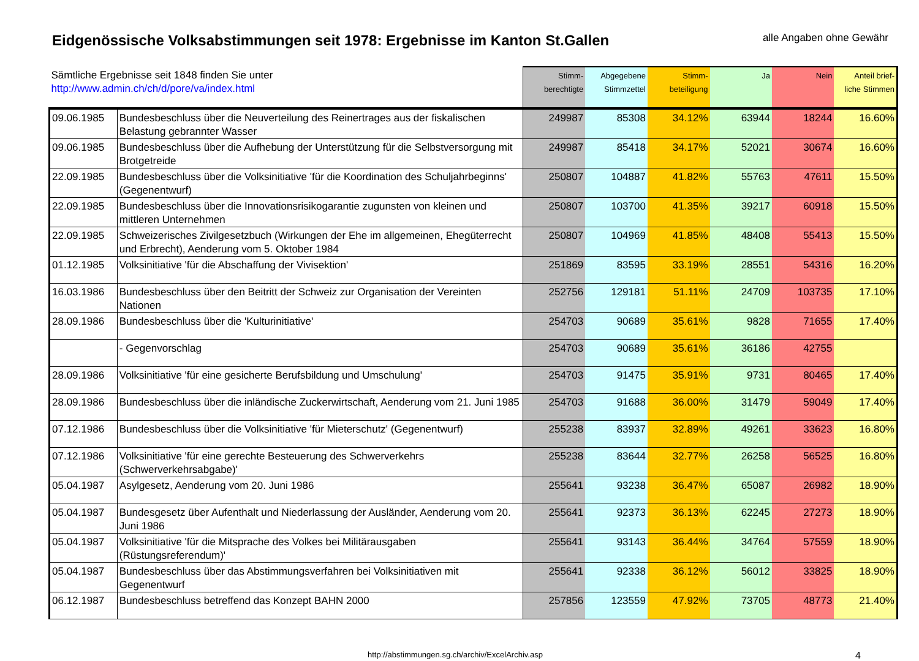Eidgenössische Volksabstimmungen seit 1978: Ergebnisse im Kanton St.Gallen
alle Angaben ohne Gewähr
| Sämtliche Ergebnisse seit 1848 finden Sie unter http://www.admin.ch/ch/d/pore/va/index.html | | Stimm- berechtigte | Abgegebene Stimmzettel | Stimm- beteiligung | Ja | Nein | Anteil brief- liche Stimmen |
| --- | --- | --- | --- | --- | --- | --- | --- |
| 09.06.1985 | Bundesbeschluss über die Neuverteilung des Reinertrages aus der fiskalischen Belastung gebrannter Wasser | 249987 | 85308 | 34.12% | 63944 | 18244 | 16.60% |
| 09.06.1985 | Bundesbeschluss über die Aufhebung der Unterstützung für die Selbstversorgung mit Brotgetreide | 249987 | 85418 | 34.17% | 52021 | 30674 | 16.60% |
| 22.09.1985 | Bundesbeschluss über die Volksinitiative 'für die Koordination des Schuljahrbeginns' (Gegenentwurf) | 250807 | 104887 | 41.82% | 55763 | 47611 | 15.50% |
| 22.09.1985 | Bundesbeschluss über die Innovationsrisikogarantie zugunsten von kleinen und mittleren Unternehmen | 250807 | 103700 | 41.35% | 39217 | 60918 | 15.50% |
| 22.09.1985 | Schweizerisches Zivilgesetzbuch (Wirkungen der Ehe im allgemeinen, Ehegüterrecht und Erbrecht), Aenderung vom 5. Oktober 1984 | 250807 | 104969 | 41.85% | 48408 | 55413 | 15.50% |
| 01.12.1985 | Volksinitiative 'für die Abschaffung der Vivisektion' | 251869 | 83595 | 33.19% | 28551 | 54316 | 16.20% |
| 16.03.1986 | Bundesbeschluss über den Beitritt der Schweiz zur Organisation der Vereinten Nationen | 252756 | 129181 | 51.11% | 24709 | 103735 | 17.10% |
| 28.09.1986 | Bundesbeschluss über die 'Kulturinitiative' | 254703 | 90689 | 35.61% | 9828 | 71655 | 17.40% |
| | - Gegenvorschlag | 254703 | 90689 | 35.61% | 36186 | 42755 | |
| 28.09.1986 | Volksinitiative 'für eine gesicherte Berufsbildung und Umschulung' | 254703 | 91475 | 35.91% | 9731 | 80465 | 17.40% |
| 28.09.1986 | Bundesbeschluss über die inländische Zuckerwirtschaft, Aenderung vom 21. Juni 1985 | 254703 | 91688 | 36.00% | 31479 | 59049 | 17.40% |
| 07.12.1986 | Bundesbeschluss über die Volksinitiative 'für Mieterschutz' (Gegenentwurf) | 255238 | 83937 | 32.89% | 49261 | 33623 | 16.80% |
| 07.12.1986 | Volksinitiative 'für eine gerechte Besteuerung des Schwerverkehrs (Schwerverkehrsabgabe)' | 255238 | 83644 | 32.77% | 26258 | 56525 | 16.80% |
| 05.04.1987 | Asylgesetz, Aenderung vom 20. Juni 1986 | 255641 | 93238 | 36.47% | 65087 | 26982 | 18.90% |
| 05.04.1987 | Bundesgesetz über Aufenthalt und Niederlassung der Ausländer, Aenderung vom 20. Juni 1986 | 255641 | 92373 | 36.13% | 62245 | 27273 | 18.90% |
| 05.04.1987 | Volksinitiative 'für die Mitsprache des Volkes bei Militärausgaben (Rüstungsreferendum)' | 255641 | 93143 | 36.44% | 34764 | 57559 | 18.90% |
| 05.04.1987 | Bundesbeschluss über das Abstimmungsverfahren bei Volksinitiativen mit Gegenentwurf | 255641 | 92338 | 36.12% | 56012 | 33825 | 18.90% |
| 06.12.1987 | Bundesbeschluss betreffend das Konzept BAHN 2000 | 257856 | 123559 | 47.92% | 73705 | 48773 | 21.40% |
http://abstimmungen.sg.ch/archiv/ExcelArchiv.asp 4